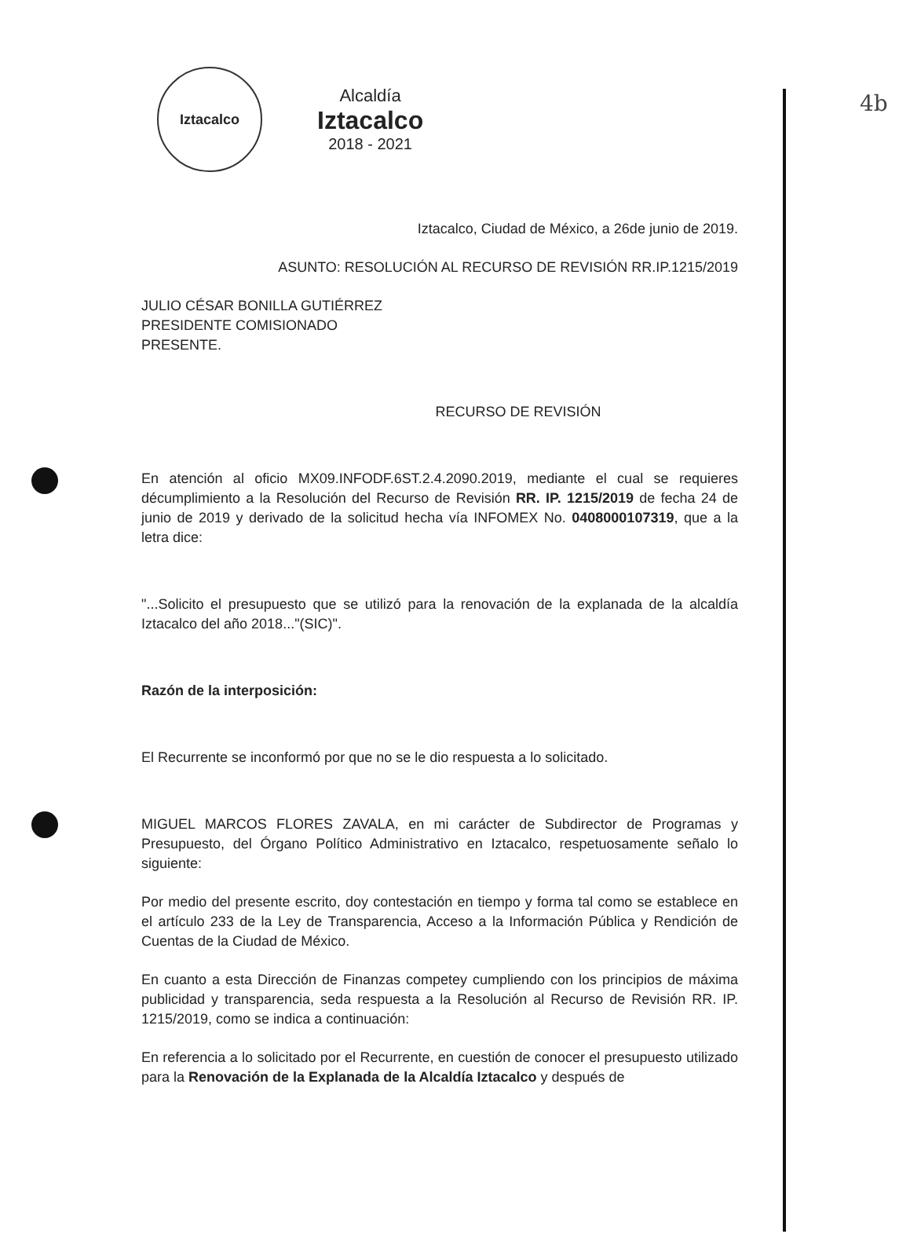4b
Iztacalco
Alcaldía
Iztacalco
2018 - 2021
Iztacalco, Ciudad de México, a 26de junio de 2019.
ASUNTO: RESOLUCIÓN AL RECURSO DE REVISIÓN RR.IP.1215/2019
JULIO CÉSAR BONILLA GUTIÉRREZ
PRESIDENTE COMISIONADO
PRESENTE.
RECURSO DE REVISIÓN
En atención al oficio MX09.INFODF.6ST.2.4.2090.2019, mediante el cual se requieres décumplimiento a la Resolución del Recurso de Revisión RR. IP. 1215/2019 de fecha 24 de junio de 2019 y derivado de la solicitud hecha vía INFOMEX No. 0408000107319, que a la letra dice:
"...Solicito el presupuesto que se utilizó para la renovación de la explanada de la alcaldía Iztacalco del año 2018..."(SIC)".
Razón de la interposición:
El Recurrente se inconformó por que no se le dio respuesta a lo solicitado.
MIGUEL MARCOS FLORES ZAVALA, en mi carácter de Subdirector de Programas y Presupuesto, del Órgano Político Administrativo en Iztacalco, respetuosamente señalo lo siguiente:
Por medio del presente escrito, doy contestación en tiempo y forma tal como se establece en el artículo 233 de la Ley de Transparencia, Acceso a la Información Pública y Rendición de Cuentas de la Ciudad de México.
En cuanto a esta Dirección de Finanzas competey cumpliendo con los principios de máxima publicidad y transparencia, seda respuesta a la Resolución al Recurso de Revisión RR. IP. 1215/2019, como se indica a continuación:
En referencia a lo solicitado por el Recurrente, en cuestión de conocer el presupuesto utilizado para la Renovación de la Explanada de la Alcaldía Iztacalco y después de